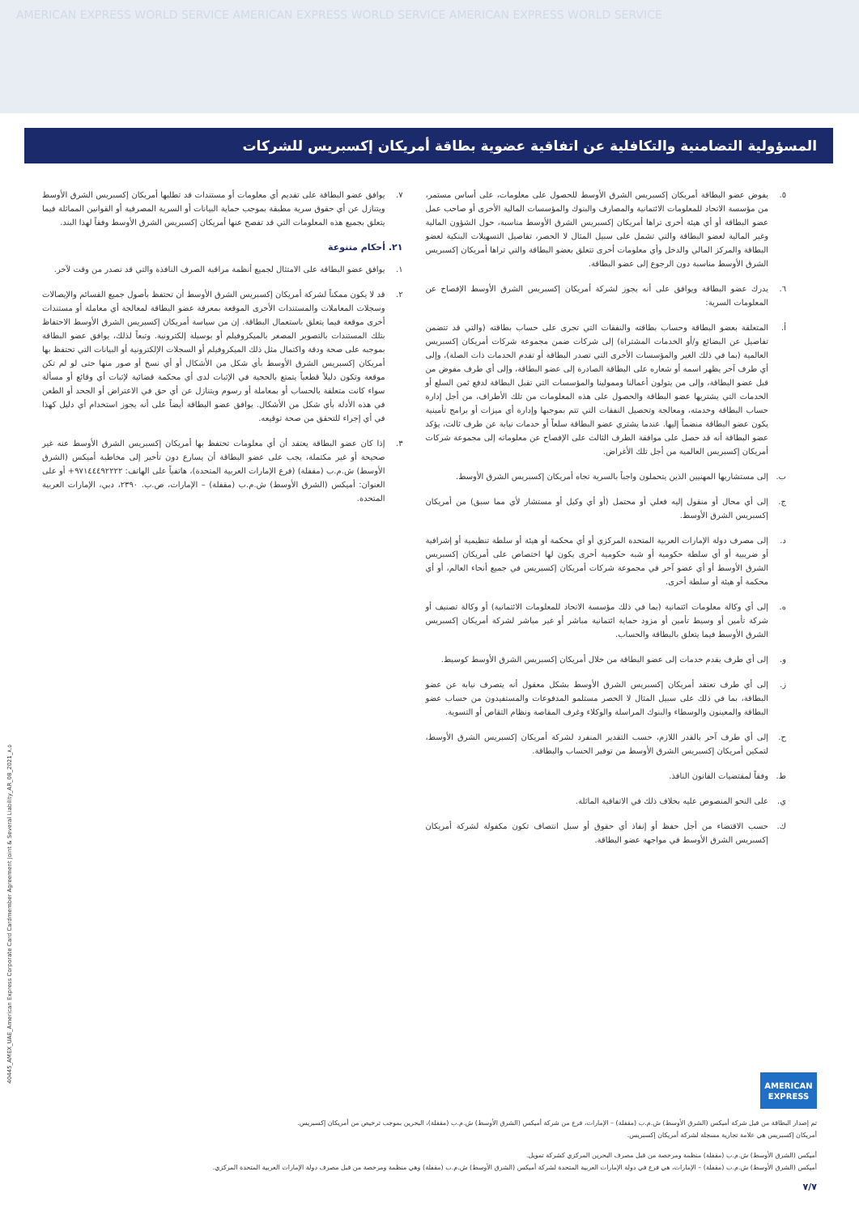AMERICAN EXPRESS WORLD SERVICE AMERICAN EXPRESS WORLD SERVICE AMERICAN EXPRESS WORLD SERVICE
المسؤولية التضامنية والتكافلية عن اتفاقية عضوية بطاقة أمريكان إكسبريس للشركات
٥. يفوض عضو البطاقة أمريكان إكسبريس الشرق الأوسط للحصول على معلومات، على أساس مستمر، من مؤسسة الاتحاد للمعلومات الائتمانية والمصارف والبنوك والمؤسسات المالية الأخرى أو صاحب عمل عضو البطاقة أو أي هيئة أخرى تراها أمريكان إكسبريس الشرق الأوسط مناسبة، حول الشؤون المالية وغير المالية لعضو البطاقة والتي تشمل على سبيل المثال لا الحصر، تفاصيل التسهيلات البنكية لعضو البطاقة والمركز المالي والدخل وأي معلومات أخرى تتعلق بعضو البطاقة والتي تراها أمريكان إكسبريس الشرق الأوسط مناسبة دون الرجوع إلى عضو البطاقة.
٦. يدرك عضو البطاقة ويوافق على أنه يجوز لشركة أمريكان إكسبريس الشرق الأوسط الإفصاح عن المعلومات السرية:
أ. المتعلقة بعضو البطاقة وحساب بطاقته والنفقات التي تجرى على حساب بطاقته (والتي قد تتضمن تفاصيل عن البضائع و/أو الخدمات المشتراة) إلى شركات ضمن مجموعة شركات أمريكان إكسبريس العالمية (بما في ذلك الغير والمؤسسات الأخرى التي تصدر البطاقة أو تقدم الخدمات ذات الصلة)، وإلى أي طرف آخر يظهر اسمه أو شعاره على البطاقة الصادرة إلى عضو البطاقة، وإلى أي طرف مفوض من قبل عضو البطاقة، وإلى من يتولون أعمالنا وممولينا والمؤسسات التي تقبل البطاقة لدفع ثمن السلع أو الخدمات التي يشتريها عضو البطاقة والحصول على هذه المعلومات من تلك الأطراف، من أجل إدارة حساب البطاقة وخدمته، ومعالجة وتحصيل النفقات التي تتم بموجبها وإدارة أي ميزات أو برامج تأمينية يكون عضو البطاقة منضماً إليها. عندما يشتري عضو البطاقة سلعاً أو خدمات نيابة عن طرف ثالث، يؤكد عضو البطاقة أنه قد حصل على موافقة الطرف الثالث على الإفصاح عن معلوماته إلى مجموعة شركات أمريكان إكسبريس العالمية من أجل تلك الأغراض.
ب. إلى مستشاريها المهنيين الذين يتحملون واجباً بالسرية تجاه أمريكان إكسبريس الشرق الأوسط.
ج. إلى أي محال أو منقول إليه فعلي أو محتمل (أو أي وكيل أو مستشار لأي مما سبق) من أمريكان إكسبريس الشرق الأوسط.
د. إلى مصرف دولة الإمارات العربية المتحدة المركزي أو أي محكمة أو هيئة أو سلطة تنظيمية أو إشرافية أو ضريبية أو أي سلطة حكومية أو شبه حكومية أخرى يكون لها اختصاص على أمريكان إكسبريس الشرق الأوسط أو أي عضو آخر في مجموعة شركات أمريكان إكسبريس في جميع أنحاء العالم، أو أي محكمة أو هيئة أو سلطة أخرى.
ه. إلى أي وكالة معلومات ائتمانية (بما في ذلك مؤسسة الاتحاد للمعلومات الائتمانية) أو وكالة تصنيف أو شركة تأمين أو وسيط تأمين أو مزود حماية ائتمانية مباشر أو غير مباشر لشركة أمريكان إكسبريس الشرق الأوسط فيما يتعلق بالبطاقة والحساب.
و. إلى أي طرف يقدم خدمات إلى عضو البطاقة من خلال أمريكان إكسبريس الشرق الأوسط كوسيط.
ز. إلى أي طرف تعتقد أمريكان إكسبريس الشرق الأوسط بشكل معقول أنه يتصرف نيابة عن عضو البطاقة، بما في ذلك على سبيل المثال لا الحصر مستلمو المدفوعات والمستفيدون من حساب عضو البطاقة والمعينون والوسطاء والبنوك المراسلة والوكلاء وغرف المقاصة ونظام التقاص أو التسوية.
ح. إلى أي طرف آخر بالقدر اللازم، حسب التقدير المنفرد لشركة أمريكان إكسبريس الشرق الأوسط، لتمكين أمريكان إكسبريس الشرق الأوسط من توفير الحساب والبطاقة.
ط. وفقاً لمقتضيات القانون النافذ.
ي. على النحو المنصوص عليه بخلاف ذلك في الاتفاقية الماثلة.
ك. حسب الاقتضاء من أجل حفظ أو إنفاذ أي حقوق أو سبل انتصاف تكون مكفولة لشركة أمريكان إكسبريس الشرق الأوسط في مواجهة عضو البطاقة.
٧. يوافق عضو البطاقة على تقديم أي معلومات أو مستندات قد تطلبها أمريكان إكسبريس الشرق الأوسط ويتنازل عن أي حقوق سرية مطبقة بموجب حماية البيانات أو السرية المصرفية أو القوانين المماثلة فيما يتعلق بجميع هذه المعلومات التي قد تفصح عنها أمريكان إكسبريس الشرق الأوسط وفقاً لهذا البند.
٢١. أحكام متنوعة
١. يوافق عضو البطاقة على الامتثال لجميع أنظمة مراقبة الصرف النافذة والتي قد تصدر من وقت لآخر.
٢. قد لا يكون ممكناً لشركة أمريكان إكسبريس الشرق الأوسط أن تحتفظ بأصول جميع القسائم والإيصالات وسجلات المعاملات والمستندات الأخرى الموقعة بمعرفة عضو البطاقة لمعالجة أي معاملة أو مستندات أخرى موقعة فيما يتعلق باستعمال البطاقة. إن من سياسة أمريكان إكسبريس الشرق الأوسط الاحتفاظ بتلك المستندات بالتصوير المصغر بالميكروفيلم أو بوسيلة إلكترونية. وتبعاً لذلك، يوافق عضو البطاقة بموجبه على صحة ودقة واكتمال مثل ذلك الميكروفيلم أو السجلات الإلكترونية أو البيانات التي تحتفظ بها أمريكان إكسبريس الشرق الأوسط بأي شكل من الأشكال أو أي نسخ أو صور منها حتى لو لم تكن موقعة وتكون دليلاً قطعياً يتمتع بالحجية في الإثبات لدى أي محكمة قضائية لإثبات أي وقائع أو مسألة سواء كانت متعلقة بالحساب أو بمعاملة أو رسوم ويتنازل عن أي حق في الاعتراض أو الجحد أو الطعن في هذه الأدلة بأي شكل من الأشكال. يوافق عضو البطاقة أيضاً على أنه يجوز استخدام أي دليل كهذا في أي إجراء للتحقق من صحة توقيعه.
٣. إذا كان عضو البطاقة يعتقد أن أي معلومات تحتفظ بها أمريكان إكسبريس الشرق الأوسط عنه غير صحيحة أو غير مكتملة، يجب على عضو البطاقة أن يسارع دون تأخير إلى مخاطبة أميكس (الشرق الأوسط) ش.م.ب (مقفلة) (فرع الإمارات العربية المتحدة)، هاتفياً على الهاتف: ٩٧١٤٤٤٩٢٢٢٢+ أو على العنوان: أميكس (الشرق الأوسط) ش.م.ب (مقفلة) – الإمارات، ص.ب. ٢٣٩٠، دبي، الإمارات العربية المتحدة.
AMERICAN
EXPRESS
تم إصدار البطاقة من قبل شركة أميكس (الشرق الأوسط) ش.م.ب (مقفلة) – الإمارات، فرع من شركة أميكس (الشرق الأوسط) ش.م.ب (مقفلة)، البحرين بموجب ترخيص من أمريكان إكسبريس.
أمريكان إكسبريس هي علامة تجارية مسجلة لشركة أمريكان إكسبريس.
أميكس (الشرق الأوسط) ش.م.ب (مقفلة) منظمة ومرخصة من قبل مصرف البحرين المركزي كشركة تمويل.
أميكس (الشرق الأوسط) ش.م.ب (مقفلة) – الإمارات، هي فرع في دولة الإمارات العربية المتحدة لشركة أميكس (الشرق الأوسط) ش.م.ب (مقفلة) وهي منظمة ومرخصة من قبل مصرف دولة الإمارات العربية المتحدة المركزي.
٧/٧
40445_AMEX_UAE_American Express Corporate Card Cardmember Agreement Joint & Several Liability_AR_08_2021_٨.٥